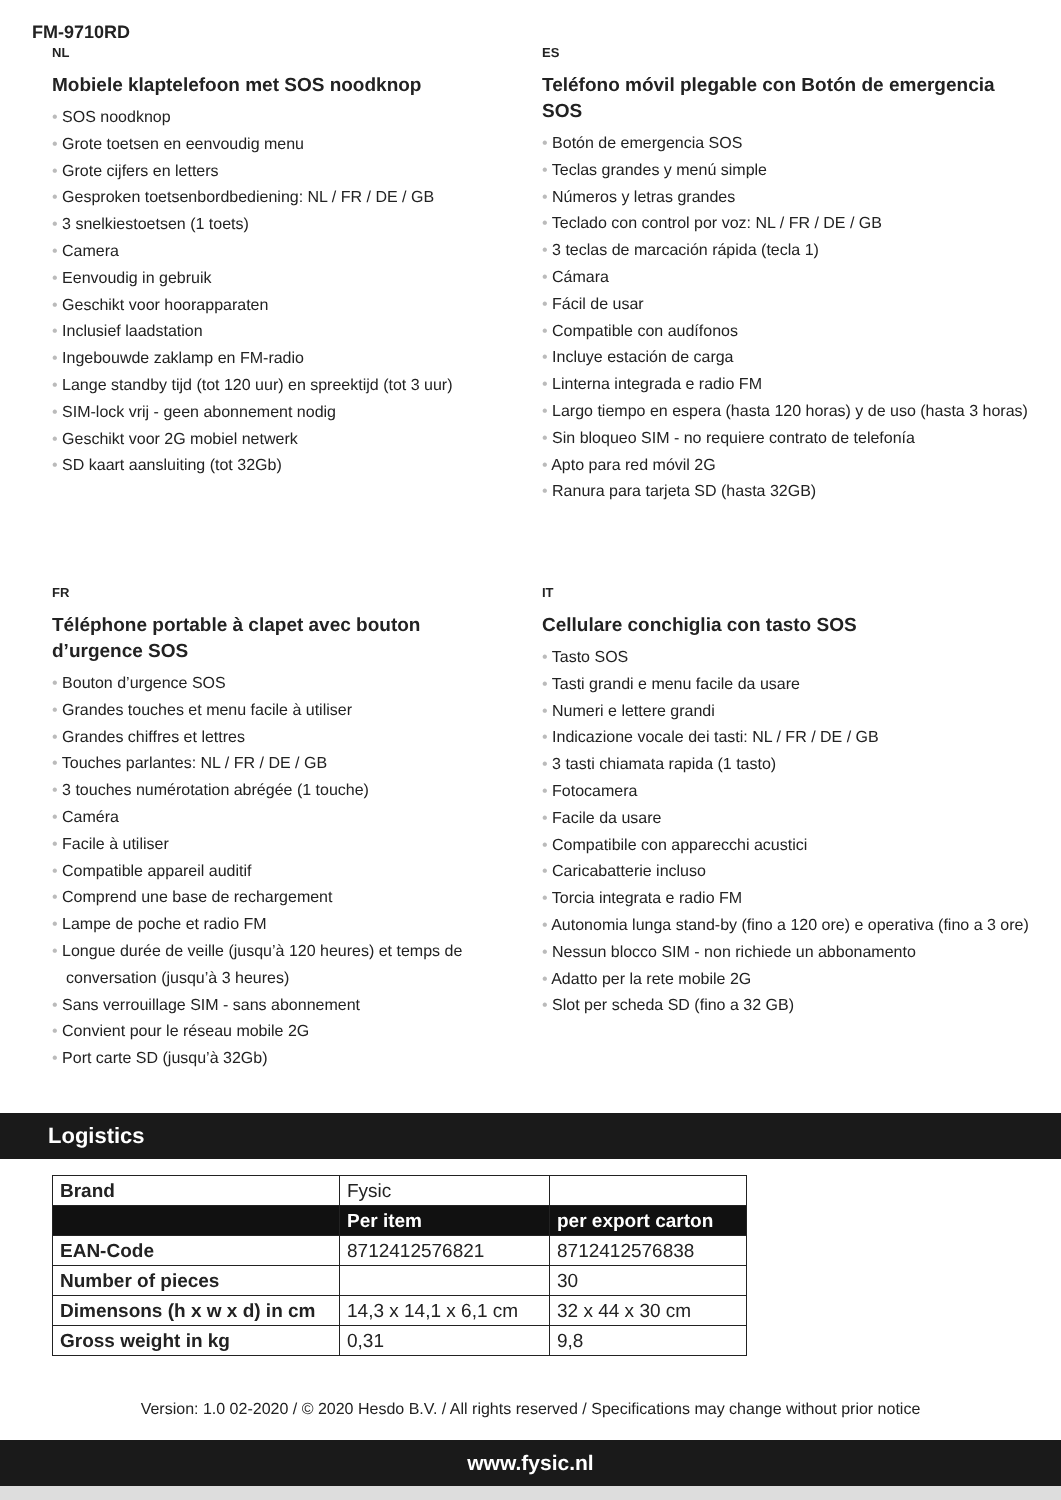FM-9710RD
NL
Mobiele klaptelefoon met SOS noodknop
• SOS noodknop
• Grote toetsen en eenvoudig menu
• Grote cijfers en letters
• Gesproken toetsenbordbediening: NL / FR / DE / GB
• 3 snelkiestoetsen (1 toets)
• Camera
• Eenvoudig in gebruik
• Geschikt voor hoorapparaten
• Inclusief laadstation
• Ingebouwde zaklamp en FM-radio
• Lange standby tijd (tot 120 uur) en spreektijd (tot 3 uur)
• SIM-lock vrij - geen abonnement nodig
• Geschikt voor 2G mobiel netwerk
• SD kaart aansluiting (tot 32Gb)
ES
Teléfono móvil plegable con Botón de emergencia SOS
• Botón de emergencia SOS
• Teclas grandes y menú simple
• Números y letras grandes
• Teclado con control por voz: NL / FR / DE / GB
• 3 teclas de marcación rápida (tecla 1)
• Cámara
• Fácil de usar
• Compatible con audífonos
• Incluye estación de carga
• Linterna integrada e radio FM
• Largo tiempo en espera (hasta 120 horas) y de uso (hasta 3 horas)
• Sin bloqueo SIM - no requiere contrato de telefonía
• Apto para red móvil 2G
• Ranura para tarjeta SD (hasta 32GB)
FR
Téléphone portable à clapet avec bouton d’urgence SOS
• Bouton d’urgence SOS
• Grandes touches et menu facile à utiliser
• Grandes chiffres et lettres
• Touches parlantes: NL / FR / DE / GB
• 3 touches numérotation abrégée (1 touche)
• Caméra
• Facile à utiliser
• Compatible appareil auditif
• Comprend une base de rechargement
• Lampe de poche et radio FM
• Longue durée de veille (jusqu’à 120 heures) et temps de conversation (jusqu’à 3 heures)
• Sans verrouillage SIM - sans abonnement
• Convient pour le réseau mobile 2G
• Port carte SD (jusqu’à 32Gb)
IT
Cellulare conchiglia con tasto SOS
• Tasto SOS
• Tasti grandi e menu facile da usare
• Numeri e lettere grandi
• Indicazione vocale dei tasti: NL / FR / DE / GB
• 3 tasti chiamata rapida (1 tasto)
• Fotocamera
• Facile da usare
• Compatibile con apparecchi acustici
• Caricabatterie incluso
• Torcia integrata e radio FM
• Autonomia lunga stand-by (fino a 120 ore) e operativa (fino a 3 ore)
• Nessun blocco SIM - non richiede un abbonamento
• Adatto per la rete mobile 2G
• Slot per scheda SD (fino a 32 GB)
Logistics
| Brand | Fysic | |
| | Per item | per export carton |
| EAN-Code | 8712412576821 | 8712412576838 |
| Number of pieces | | 30 |
| Dimensons (h x w x d) in cm | 14,3 x 14,1 x 6,1 cm | 32 x 44 x 30 cm |
| Gross weight in kg | 0,31 | 9,8 |
Version: 1.0 02-2020 / © 2020 Hesdo B.V. / All rights reserved / Specifications may change without prior notice
www.fysic.nl